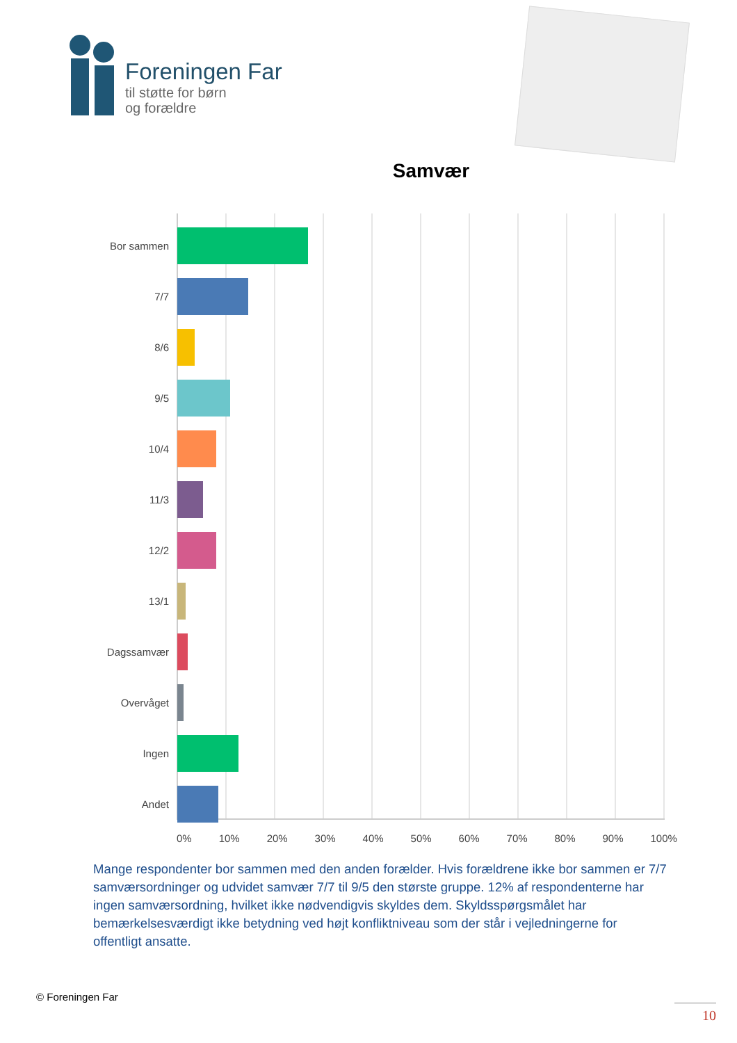Foreningen Far
til støtte for børn
og forældre
Samvær
Bor sammen
7/7
8/6
9/5
10/4
11/3
12/2
13/1
Dagssamvær
Overvåget
Ingen
Andet
0% 10% 20% 30% 40% 50% 60% 70% 80% 90% 100%
Mange respondenter bor sammen med den anden forælder. Hvis forældrene ikke bor sammen er 7/7 samværsordninger og udvidet samvær 7/7 til 9/5 den største gruppe. 12% af respondenterne har ingen samværsordning, hvilket ikke nødvendigvis skyldes dem. Skyldsspørgsmålet har bemærkelsesværdigt ikke betydning ved højt konfliktniveau som der står i vejledningerne for offentligt ansatte.
© Foreningen Far
10